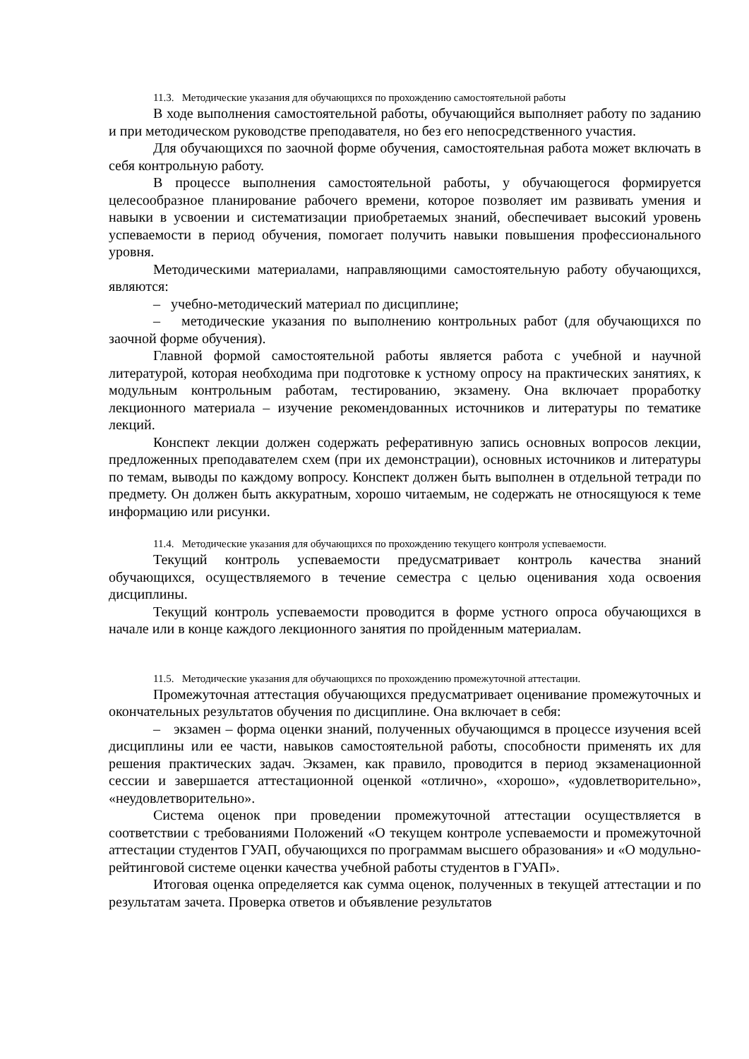11.3. Методические указания для обучающихся по прохождению самостоятельной работы
В ходе выполнения самостоятельной работы, обучающийся выполняет работу по заданию и при методическом руководстве преподавателя, но без его непосредственного участия.
Для обучающихся по заочной форме обучения, самостоятельная работа может включать в себя контрольную работу.
В процессе выполнения самостоятельной работы, у обучающегося формируется целесообразное планирование рабочего времени, которое позволяет им развивать умения и навыки в усвоении и систематизации приобретаемых знаний, обеспечивает высокий уровень успеваемости в период обучения, помогает получить навыки повышения профессионального уровня.
Методическими материалами, направляющими самостоятельную работу обучающихся, являются:
– учебно-методический материал по дисциплине;
– методические указания по выполнению контрольных работ (для обучающихся по заочной форме обучения).
Главной формой самостоятельной работы является работа с учебной и научной литературой, которая необходима при подготовке к устному опросу на практических занятиях, к модульным контрольным работам, тестированию, экзамену. Она включает проработку лекционного материала – изучение рекомендованных источников и литературы по тематике лекций.
Конспект лекции должен содержать реферативную запись основных вопросов лекции, предложенных преподавателем схем (при их демонстрации), основных источников и литературы по темам, выводы по каждому вопросу. Конспект должен быть выполнен в отдельной тетради по предмету. Он должен быть аккуратным, хорошо читаемым, не содержать не относящуюся к теме информацию или рисунки.
11.4. Методические указания для обучающихся по прохождению текущего контроля успеваемости.
Текущий контроль успеваемости предусматривает контроль качества знаний обучающихся, осуществляемого в течение семестра с целью оценивания хода освоения дисциплины.
Текущий контроль успеваемости проводится в форме устного опроса обучающихся в начале или в конце каждого лекционного занятия по пройденным материалам.
11.5. Методические указания для обучающихся по прохождению промежуточной аттестации.
Промежуточная аттестация обучающихся предусматривает оценивание промежуточных и окончательных результатов обучения по дисциплине. Она включает в себя:
– экзамен – форма оценки знаний, полученных обучающимся в процессе изучения всей дисциплины или ее части, навыков самостоятельной работы, способности применять их для решения практических задач. Экзамен, как правило, проводится в период экзаменационной сессии и завершается аттестационной оценкой «отлично», «хорошо», «удовлетворительно», «неудовлетворительно».
Система оценок при проведении промежуточной аттестации осуществляется в соответствии с требованиями Положений «О текущем контроле успеваемости и промежуточной аттестации студентов ГУАП, обучающихся по программам высшего образования» и «О модульно-рейтинговой системе оценки качества учебной работы студентов в ГУАП».
Итоговая оценка определяется как сумма оценок, полученных в текущей аттестации и по результатам зачета. Проверка ответов и объявление результатов